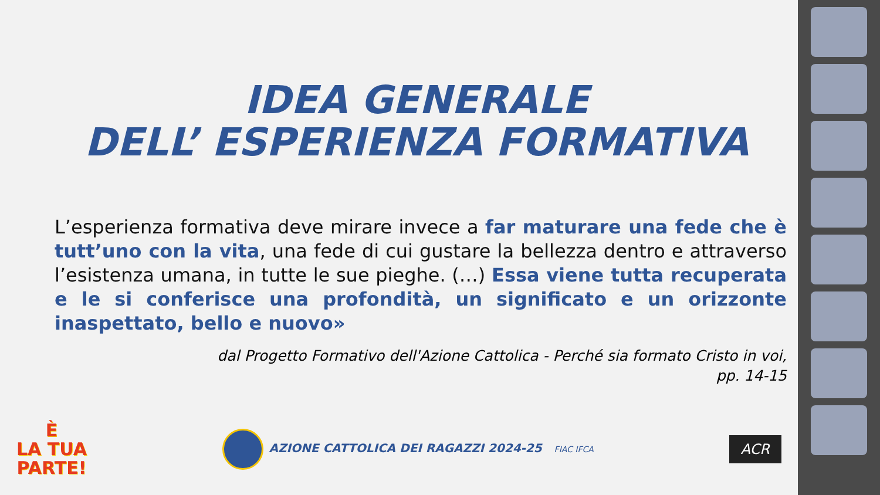IDEA GENERALE
DELL’ ESPERIENZA FORMATIVA
L’esperienza formativa deve mirare invece a far maturare una fede che è tutt’uno con la vita, una fede di cui gustare la bellezza dentro e attraverso l’esistenza umana, in tutte le sue pieghe. (…) Essa viene tutta recuperata e le si conferisce una profondità, un significato e un orizzonte inaspettato, bello e nuovo»
dal Progetto Formativo dell'Azione Cattolica - Perché sia formato Cristo in voi,
pp. 14-15
È
LA TUA
PARTE!
AZIONE CATTOLICA DEI RAGAZZI 2024-25 FIAC IFCA
ACR